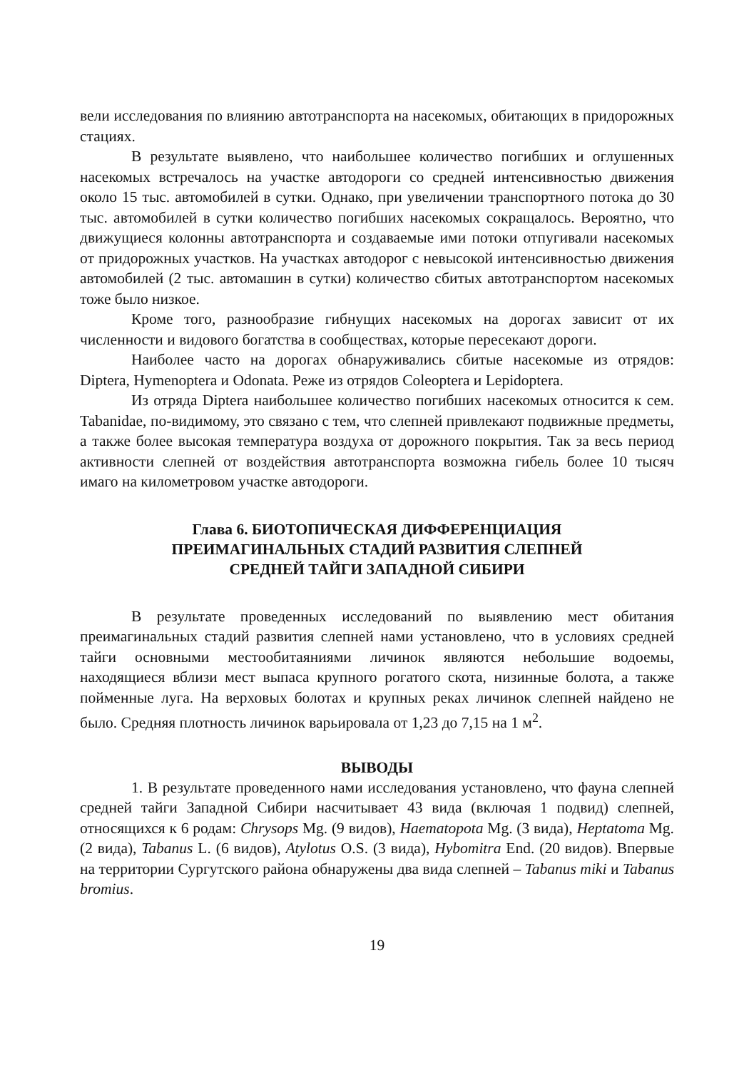вели исследования по влиянию автотранспорта на насекомых, обитающих в придорожных стациях.
В результате выявлено, что наибольшее количество погибших и оглушенных насекомых встречалось на участке автодороги со средней интенсивностью движения около 15 тыс. автомобилей в сутки. Однако, при увеличении транспортного потока до 30 тыс. автомобилей в сутки количество погибших насекомых сокращалось. Вероятно, что движущиеся колонны автотранспорта и создаваемые ими потоки отпугивали насекомых от придорожных участков. На участках автодорог с невысокой интенсивностью движения автомобилей (2 тыс. автомашин в сутки) количество сбитых автотранспортом насекомых тоже было низкое.
Кроме того, разнообразие гибнущих насекомых на дорогах зависит от их численности и видового богатства в сообществах, которые пересекают дороги.
Наиболее часто на дорогах обнаруживались сбитые насекомые из отрядов: Diptera, Hymenoptera и Odonata. Реже из отрядов Coleoptera и Lepidoptera.
Из отряда Diptera наибольшее количество погибших насекомых относится к сем. Tabanidae, по-видимому, это связано с тем, что слепней привлекают подвижные предметы, а также более высокая температура воздуха от дорожного покрытия. Так за весь период активности слепней от воздействия автотранспорта возможна гибель более 10 тысяч имаго на километровом участке автодороги.
Глава 6. БИОТОПИЧЕСКАЯ ДИФФЕРЕНЦИАЦИЯ
ПРЕИМАГИНАЛЬНЫХ СТАДИЙ РАЗВИТИЯ СЛЕПНЕЙ
СРЕДНЕЙ ТАЙГИ ЗАПАДНОЙ СИБИРИ
В результате проведенных исследований по выявлению мест обитания преимагинальных стадий развития слепней нами установлено, что в условиях средней тайги основными местообитаяниями личинок являются небольшие водоемы, находящиеся вблизи мест выпаса крупного рогатого скота, низинные болота, а также пойменные луга. На верховых болотах и крупных реках личинок слепней найдено не было. Средняя плотность личинок варьировала от 1,23 до 7,15 на 1 м<sup>2</sup>.
ВЫВОДЫ
1. В результате проведенного нами исследования установлено, что фауна слепней средней тайги Западной Сибири насчитывает 43 вида (включая 1 подвид) слепней, относящихся к 6 родам: Chrysops Mg. (9 видов), Haematopota Mg. (3 вида), Heptatoma Mg. (2 вида), Tabanus L. (6 видов), Atylotus O.S. (3 вида), Hybomitra End. (20 видов). Впервые на территории Сургутского района обнаружены два вида слепней – Tabanus miki и Tabanus bromius.
19